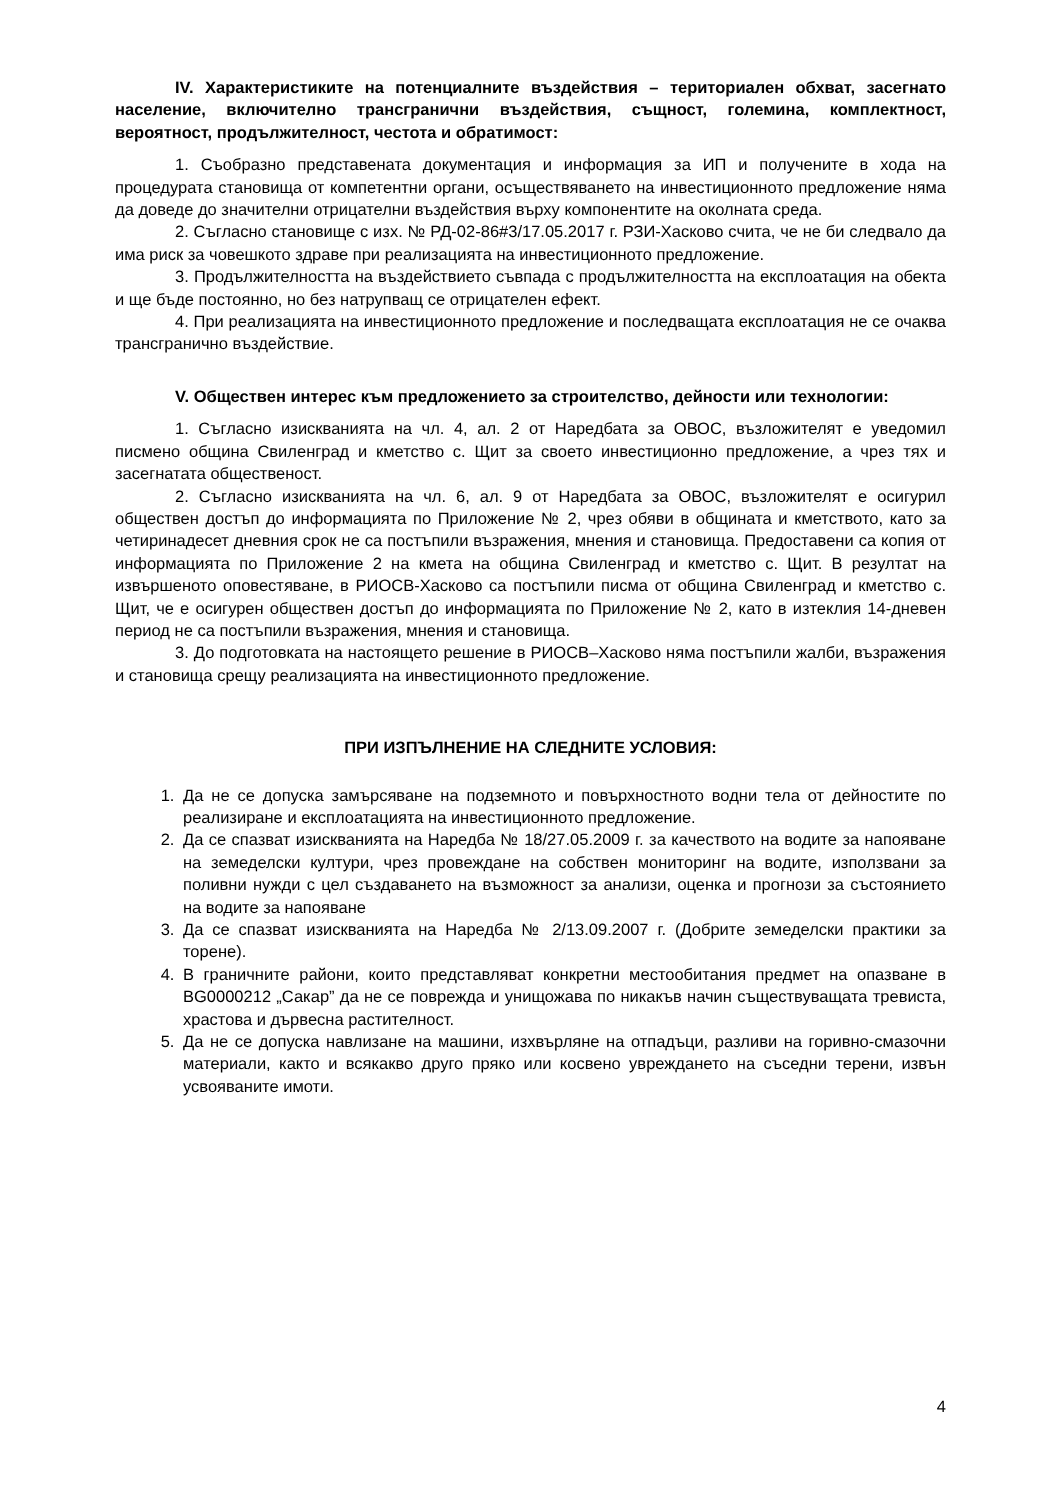IV. Характеристиките на потенциалните въздействия – териториален обхват, засегнато население, включително трансгранични въздействия, същност, големина, комплектност, вероятност, продължителност, честота и обратимост:
1. Съобразно представената документация и информация за ИП и получените в хода на процедурата становища от компетентни органи, осъществяването на инвестиционното предложение няма да доведе до значителни отрицателни въздействия върху компонентите на околната среда.
2. Съгласно становище с изх. № РД-02-86#3/17.05.2017 г. РЗИ-Хасково счита, че не би следвало да има риск за човешкото здраве при реализацията на инвестиционното предложение.
3. Продължителността на въздействието съвпада с продължителността на експлоатация на обекта и ще бъде постоянно, но без натрупващ се отрицателен ефект.
4. При реализацията на инвестиционното предложение и последващата експлоатация не се очаква трансгранично въздействие.
V. Обществен интерес към предложението за строителство, дейности или технологии:
1. Съгласно изискванията на чл. 4, ал. 2 от Наредбата за ОВОС, възложителят е уведомил писмено община Свиленград и кметство с. Щит за своето инвестиционно предложение, а чрез тях и засегнатата общественост.
2. Съгласно изискванията на чл. 6, ал. 9 от Наредбата за ОВОС, възложителят е осигурил обществен достъп до информацията по Приложение № 2, чрез обяви в общината и кметството, като за четиринадесет дневния срок не са постъпили възражения, мнения и становища. Предоставени са копия от информацията по Приложение 2 на кмета на община Свиленград и кметство с. Щит. В резултат на извършеното оповестяване, в РИОСВ-Хасково са постъпили писма от община Свиленград и кметство с. Щит, че е осигурен обществен достъп до информацията по Приложение № 2, като в изтеклия 14-дневен период не са постъпили възражения, мнения и становища.
3. До подготовката на настоящето решение в РИОСВ–Хасково няма постъпили жалби, възражения и становища срещу реализацията на инвестиционното предложение.
ПРИ ИЗПЪЛНЕНИЕ НА СЛЕДНИТЕ УСЛОВИЯ:
1. Да не се допуска замърсяване на подземното и повърхностното водни тела от дейностите по реализиране и експлоатацията на инвестиционното предложение.
2. Да се спазват изискванията на Наредба № 18/27.05.2009 г. за качеството на водите за напояване на земеделски култури, чрез провеждане на собствен мониторинг на водите, използвани за поливни нужди с цел създаването на възможност за анализи, оценка и прогнози за състоянието на водите за напояване
3. Да се спазват изискванията на Наредба № 2/13.09.2007 г. (Добрите земеделски практики за торене).
4. В граничните райони, които представляват конкретни местообитания предмет на опазване в BG0000212 „Сакар” да не се поврежда и унищожава по никакъв начин съществуващата тревиста, храстова и дървесна растителност.
5. Да не се допуска навлизане на машини, изхвърляне на отпадъци, разливи на горивно-смазочни материали, както и всякакво друго пряко или косвено увреждането на съседни терени, извън усвояваните имоти.
4